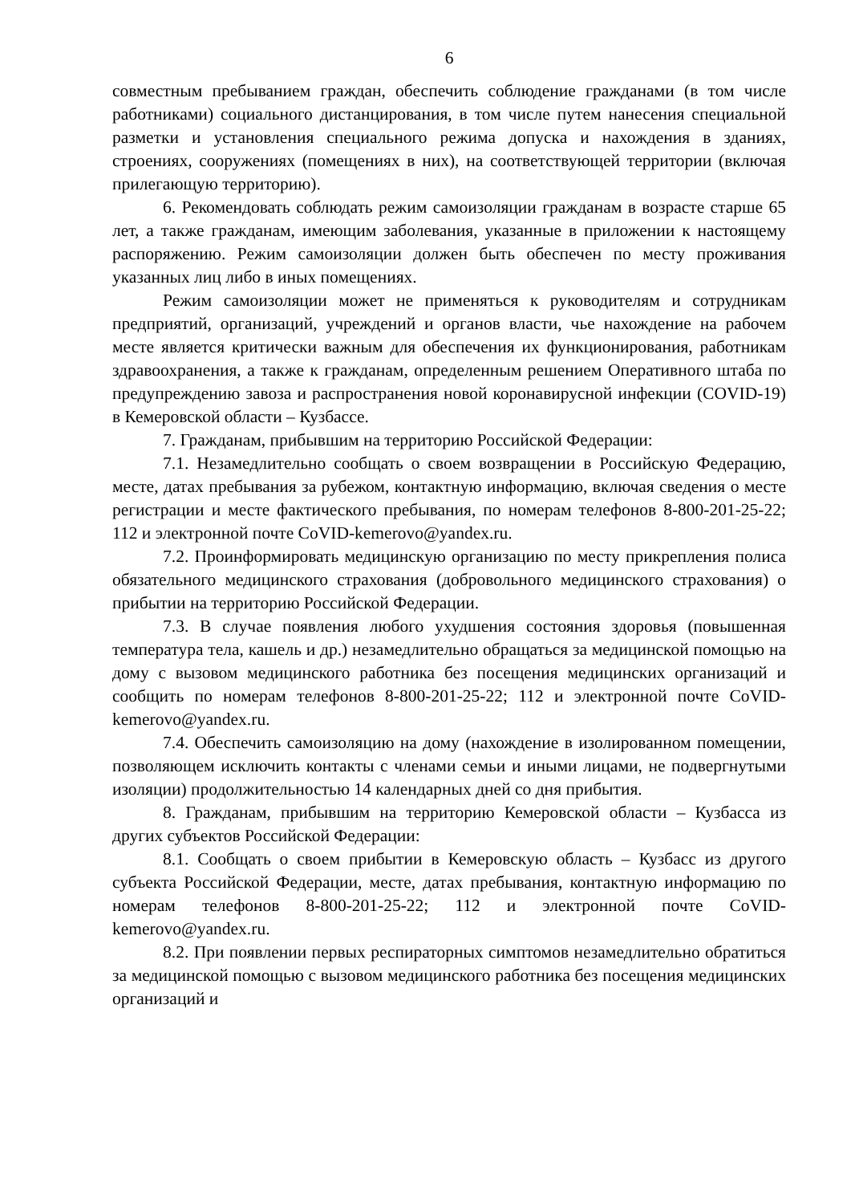6
совместным пребыванием граждан, обеспечить соблюдение гражданами (в том числе работниками) социального дистанцирования, в том числе путем нанесения специальной разметки и установления специального режима допуска и нахождения в зданиях, строениях, сооружениях (помещениях в них), на соответствующей территории (включая прилегающую территорию).
6. Рекомендовать соблюдать режим самоизоляции гражданам в возрасте старше 65 лет, а также гражданам, имеющим заболевания, указанные в приложении к настоящему распоряжению. Режим самоизоляции должен быть обеспечен по месту проживания указанных лиц либо в иных помещениях.
Режим самоизоляции может не применяться к руководителям и сотрудникам предприятий, организаций, учреждений и органов власти, чье нахождение на рабочем месте является критически важным для обеспечения их функционирования, работникам здравоохранения, а также к гражданам, определенным решением Оперативного штаба по предупреждению завоза и распространения новой коронавирусной инфекции (COVID-19) в Кемеровской области – Кузбассе.
7. Гражданам, прибывшим на территорию Российской Федерации:
7.1. Незамедлительно сообщать о своем возвращении в Российскую Федерацию, месте, датах пребывания за рубежом, контактную информацию, включая сведения о месте регистрации и месте фактического пребывания, по номерам телефонов 8-800-201-25-22; 112 и электронной почте CoVID-kemerovo@yandex.ru.
7.2. Проинформировать медицинскую организацию по месту прикрепления полиса обязательного медицинского страхования (добровольного медицинского страхования) о прибытии на территорию Российской Федерации.
7.3. В случае появления любого ухудшения состояния здоровья (повышенная температура тела, кашель и др.) незамедлительно обращаться за медицинской помощью на дому с вызовом медицинского работника без посещения медицинских организаций и сообщить по номерам телефонов 8-800-201-25-22; 112 и электронной почте CoVID-kemerovo@yandex.ru.
7.4. Обеспечить самоизоляцию на дому (нахождение в изолированном помещении, позволяющем исключить контакты с членами семьи и иными лицами, не подвергнутыми изоляции) продолжительностью 14 календарных дней со дня прибытия.
8. Гражданам, прибывшим на территорию Кемеровской области – Кузбасса из других субъектов Российской Федерации:
8.1. Сообщать о своем прибытии в Кемеровскую область – Кузбасс из другого субъекта Российской Федерации, месте, датах пребывания, контактную информацию по номерам телефонов 8-800-201-25-22; 112 и электронной почте CoVID-kemerovo@yandex.ru.
8.2. При появлении первых респираторных симптомов незамедлительно обратиться за медицинской помощью с вызовом медицинского работника без посещения медицинских организаций и